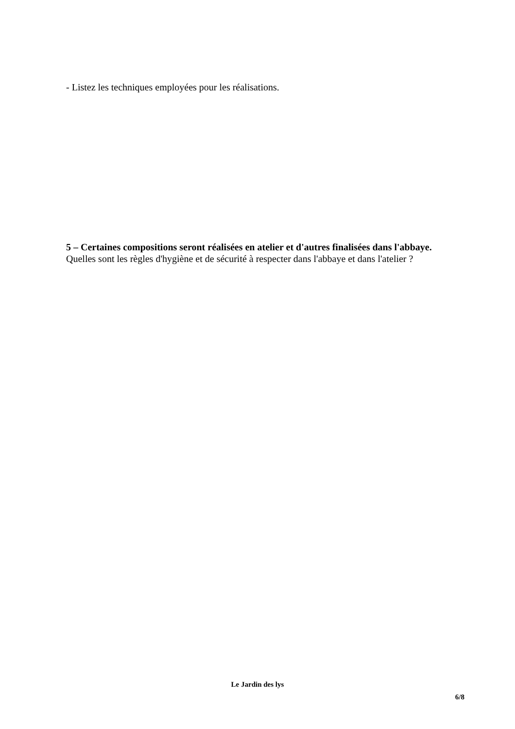- Listez les techniques employées pour les réalisations.
5 – Certaines compositions seront réalisées en atelier et d'autres finalisées dans l'abbaye.
Quelles sont les règles d'hygiène et de sécurité à respecter dans l'abbaye et dans l'atelier ?
Le Jardin des lys
6/8